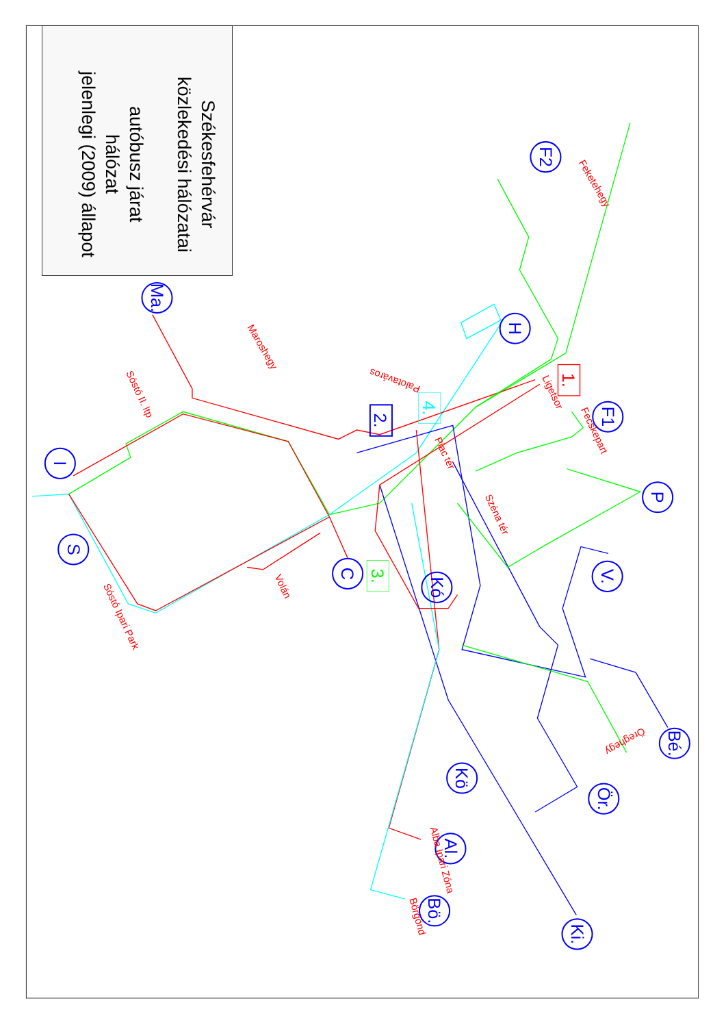F2
Ma.
H
F1
I
P
S
C
V.
Kó
Bé.
Kö
Ör.
Al.
Bö.
Ki.
2.
1.
4.
3.
Feketehegy
Maroshegy
Sóstó II. ltp
Ligetsor
Fecskepart
Palotaváros
Piac tér
Széna tér
Volán
Sóstó Ipari Park
Öreghegy
Alba Ipari Zóna
Börgönd
Székesfehérvár
közlekedési hálózatai
autóbusz járat
hálózat
jelenlegi (2009) állapot